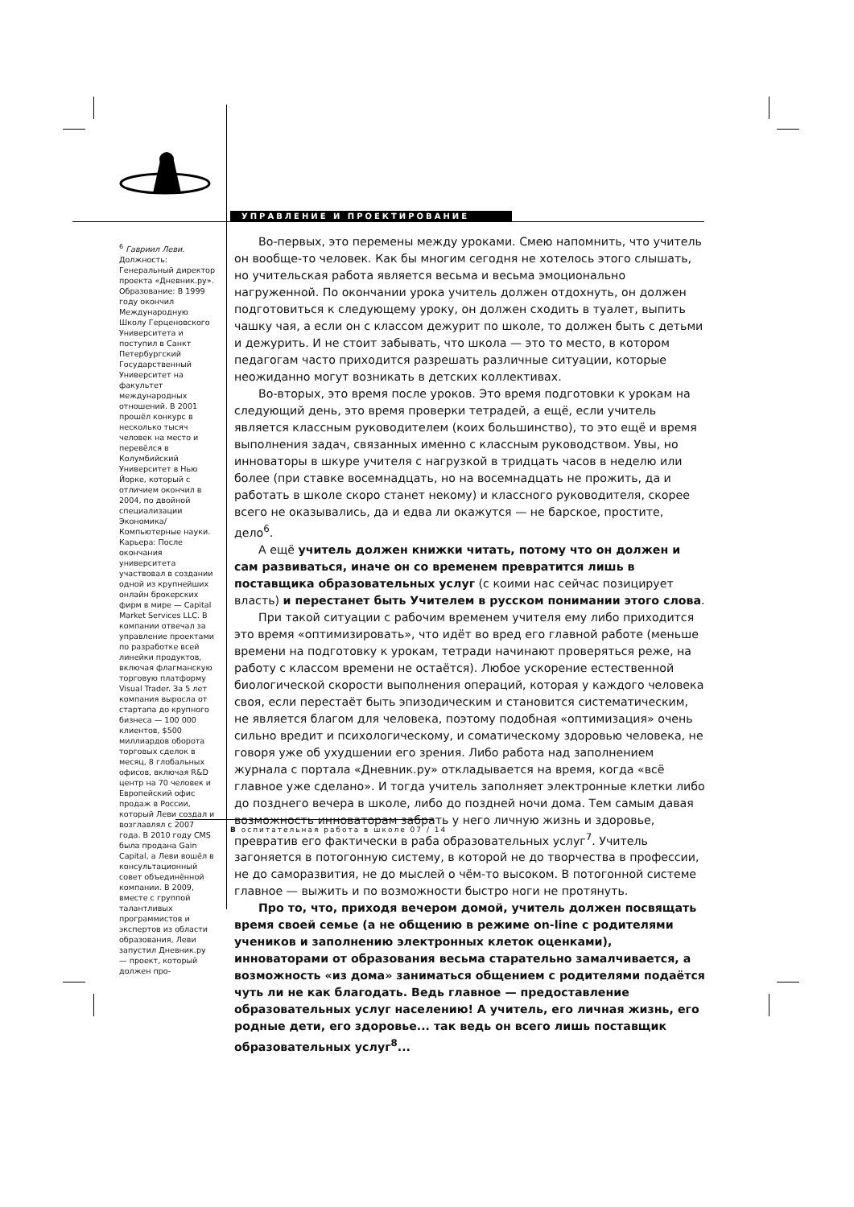УПРАВЛЕНИЕ И ПРОЕКТИРОВАНИЕ
<sup>6</sup> Гавриил Леви. Должность: Генеральный директор проекта «Дневник.ру». Образование: В 1999 году окончил Международную Школу Герценовского Университета и поступил в Санкт Петербургский Государственный Университет на факультет международных отношений. В 2001 прошёл конкурс в несколько тысяч человек на место и перевёлся в Колумбийский Университет в Нью Йорке, который с отличием окончил в 2004, по двойной специализации Экономика/Компьютерные науки. Карьера: После окончания университета участвовал в создании одной из крупнейших онлайн брокерских фирм в мире — Capital Market Services LLC. В компании отвечал за управление проектами по разработке всей линейки продуктов, включая флагманскую торговую платформу Visual Trader. За 5 лет компания выросла от стартапа до крупного бизнеса — 100 000 клиентов, $500 миллиардов оборота торговых сделок в месяц, 8 глобальных офисов, включая R&D центр на 70 человек и Европейский офис продаж в России, который Леви создал и возглавлял с 2007 года. В 2010 году CMS была продана Gain Capital, а Леви вошёл в консультационный совет объединённой компании. В 2009, вместе с группой талантливых программистов и экспертов из области образования, Леви запустил Дневник.ру — проект, который должен про-
Во-первых, это перемены между уроками. Смею напомнить, что учитель он вообще-то человек. Как бы многим сегодня не хотелось этого слышать, но учительская работа является весьма и весьма эмоционально нагруженной. По окончании урока учитель должен отдохнуть, он должен подготовиться к следующему уроку, он должен сходить в туалет, выпить чашку чая, а если он с классом дежурит по школе, то должен быть с детьми и дежурить. И не стоит забывать, что школа — это то место, в котором педагогам часто приходится разрешать различные ситуации, которые неожиданно могут возникать в детских коллективах.
Во-вторых, это время после уроков. Это время подготовки к урокам на следующий день, это время проверки тетрадей, а ещё, если учитель является классным руководителем (коих большинство), то это ещё и время выполнения задач, связанных именно с классным руководством. Увы, но инноваторы в шкуре учителя с нагрузкой в тридцать часов в неделю или более (при ставке восемнадцать, но на восемнадцать не прожить, да и работать в школе скоро станет некому) и классного руководителя, скорее всего не оказывались, да и едва ли окажутся — не барское, простите, дело<sup>6</sup>.
А ещё учитель должен книжки читать, потому что он должен и сам развиваться, иначе он со временем превратится лишь в поставщика образовательных услуг (с коими нас сейчас позицирует власть) и перестанет быть Учителем в русском понимании этого слова.
При такой ситуации с рабочим временем учителя ему либо приходится это время «оптимизировать», что идёт во вред его главной работе (меньше времени на подготовку к урокам, тетради начинают проверяться реже, на работу с классом времени не остаётся). Любое ускорение естественной биологической скорости выполнения операций, которая у каждого человека своя, если перестаёт быть эпизодическим и становится систематическим, не является благом для человека, поэтому подобная «оптимизация» очень сильно вредит и психологическому, и соматическому здоровью человека, не говоря уже об ухудшении его зрения. Либо работа над заполнением журнала с портала «Дневник.ру» откладывается на время, когда «всё главное уже сделано». И тогда учитель заполняет электронные клетки либо до позднего вечера в школе, либо до поздней ночи дома. Тем самым давая возможность инноваторам забрать у него личную жизнь и здоровье, превратив его фактически в раба образовательных услуг<sup>7</sup>. Учитель загоняется в потогонную систему, в которой не до творчества в профессии, не до саморазвития, не до мыслей о чём-то высоком. В потогонной системе главное — выжить и по возможности быстро ноги не протянуть.
Про то, что, приходя вечером домой, учитель должен посвящать время своей семье (а не общению в режиме on-line с родителями учеников и заполнению электронных клеток оценками), инноваторами от образования весьма старательно замалчивается, а возможность «из дома» заниматься общением с родителями подаётся чуть ли не как благодать. Ведь главное — предоставление образовательных услуг населению! А учитель, его личная жизнь, его родные дети, его здоровье... так ведь он всего лишь поставщик образовательных услуг<sup>8</sup>...
В оспитательная работа в школе 07 / 14